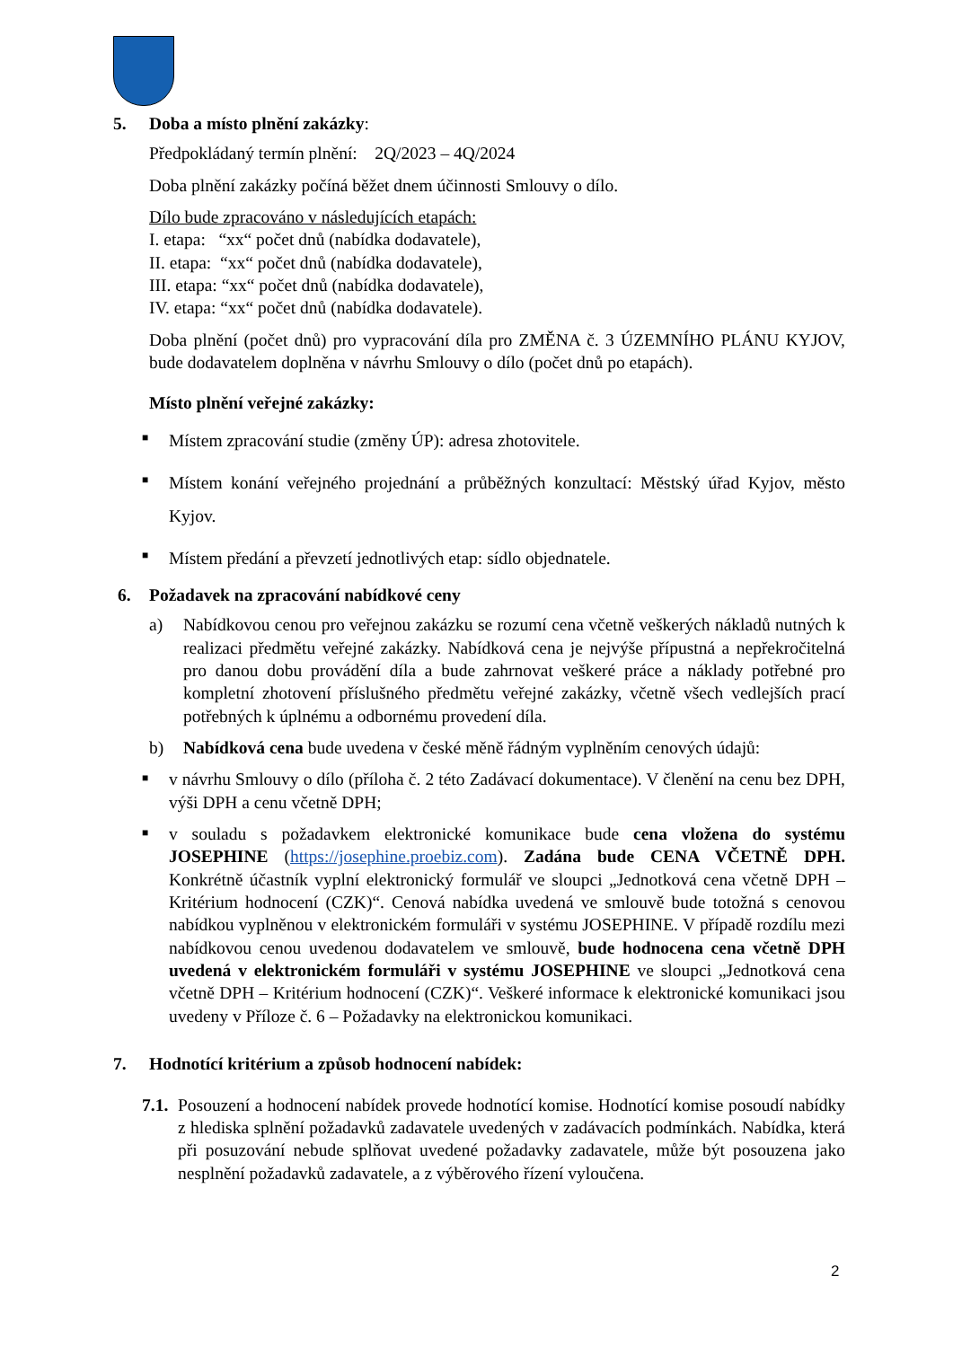5. Doba a místo plnění zakázky:
Předpokládaný termín plnění: 2Q/2023 – 4Q/2024
Doba plnění zakázky počíná běžet dnem účinnosti Smlouvy o dílo.
Dílo bude zpracováno v následujících etapách:
I. etapa: “xx“ počet dnů (nabídka dodavatele),
II. etapa: “xx“ počet dnů (nabídka dodavatele),
III. etapa: “xx“ počet dnů (nabídka dodavatele),
IV. etapa: “xx“ počet dnů (nabídka dodavatele).
Doba plnění (počet dnů) pro vypracování díla pro ZMĚNA č. 3 ÚZEMNÍHO PLÁNU KYJOV, bude dodavatelem doplněna v návrhu Smlouvy o dílo (počet dnů po etapách).
Místo plnění veřejné zakázky:
■ Místem zpracování studie (změny ÚP): adresa zhotovitele.
■ Místem konání veřejného projednání a průběžných konzultací: Městský úřad Kyjov, město Kyjov.
■ Místem předání a převzetí jednotlivých etap: sídlo objednatele.
6. Požadavek na zpracování nabídkové ceny
a) Nabídkovou cenou pro veřejnou zakázku se rozumí cena včetně veškerých nákladů nutných k realizaci předmětu veřejné zakázky. Nabídková cena je nejvýše přípustná a nepřekročitelná pro danou dobu provádění díla a bude zahrnovat veškeré práce a náklady potřebné pro kompletní zhotovení příslušného předmětu veřejné zakázky, včetně všech vedlejších prací potřebných k úplnému a odbornému provedení díla.
b) Nabídková cena bude uvedena v české měně řádným vyplněním cenových údajů:
■ v návrhu Smlouvy o dílo (příloha č. 2 této Zadávací dokumentace). V členění na cenu bez DPH, výši DPH a cenu včetně DPH;
■ v souladu s požadavkem elektronické komunikace bude cena vložena do systému JOSEPHINE (https://josephine.proebiz.com). Zadána bude CENA VČETNĚ DPH. Konkrétně účastník vyplní elektronický formulář ve sloupci „Jednotková cena včetně DPH – Kritérium hodnocení (CZK)“. Cenová nabídka uvedená ve smlouvě bude totožná s cenovou nabídkou vyplněnou v elektronickém formuláři v systému JOSEPHINE. V případě rozdílu mezi nabídkovou cenou uvedenou dodavatelem ve smlouvě, bude hodnocena cena včetně DPH uvedená v elektronickém formuláři v systému JOSEPHINE ve sloupci „Jednotková cena včetně DPH – Kritérium hodnocení (CZK)“. Veškeré informace k elektronické komunikaci jsou uvedeny v Příloze č. 6 – Požadavky na elektronickou komunikaci.
7. Hodnotící kritérium a způsob hodnocení nabídek:
7.1. Posouzení a hodnocení nabídek provede hodnotící komise. Hodnotící komise posoudí nabídky z hlediska splnění požadavků zadavatele uvedených v zadávacích podmínkách. Nabídka, která při posuzování nebude splňovat uvedené požadavky zadavatele, může být posouzena jako nesplnění požadavků zadavatele, a z výběrového řízení vyloučena.
2